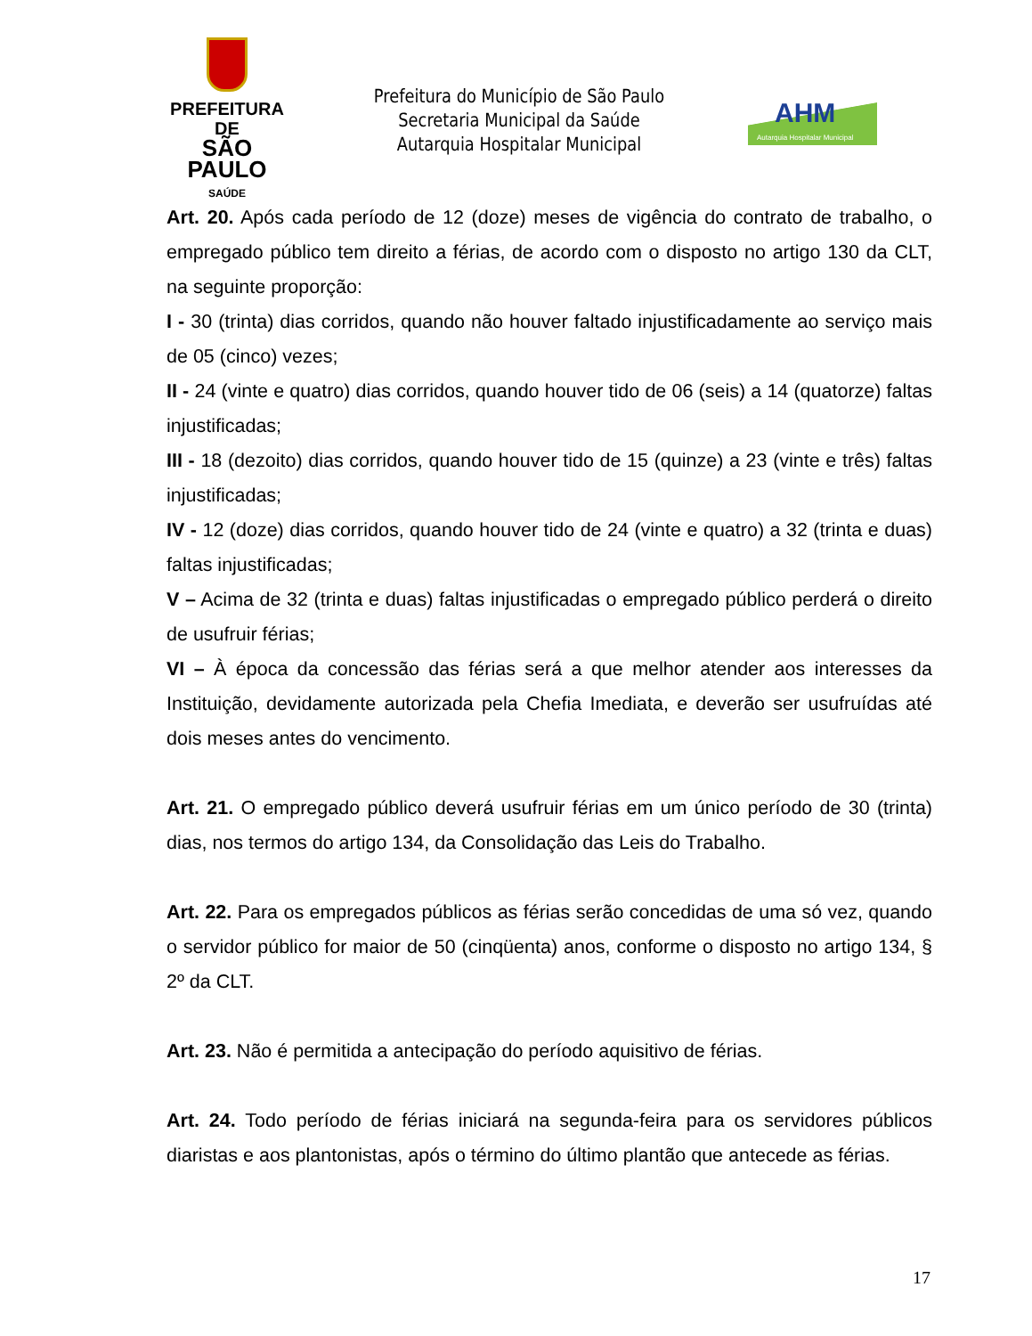PREFEITURA DE
SÃO PAULO
SAÚDE
Prefeitura do Município de São Paulo
Secretaria Municipal da Saúde
Autarquia Hospitalar Municipal
AHM
Autarquia Hospitalar Municipal
Art. 20. Após cada período de 12 (doze) meses de vigência do contrato de trabalho, o empregado público tem direito a férias, de acordo com o disposto no artigo 130 da CLT, na seguinte proporção:
I - 30 (trinta) dias corridos, quando não houver faltado injustificadamente ao serviço mais de 05 (cinco) vezes;
II - 24 (vinte e quatro) dias corridos, quando houver tido de 06 (seis) a 14 (quatorze) faltas injustificadas;
III - 18 (dezoito) dias corridos, quando houver tido de 15 (quinze) a 23 (vinte e três) faltas injustificadas;
IV - 12 (doze) dias corridos, quando houver tido de 24 (vinte e quatro) a 32 (trinta e duas) faltas injustificadas;
V – Acima de 32 (trinta e duas) faltas injustificadas o empregado público perderá o direito de usufruir férias;
VI – À época da concessão das férias será a que melhor atender aos interesses da Instituição, devidamente autorizada pela Chefia Imediata, e deverão ser usufruídas até dois meses antes do vencimento.
Art. 21. O empregado público deverá usufruir férias em um único período de 30 (trinta) dias, nos termos do artigo 134, da Consolidação das Leis do Trabalho.
Art. 22. Para os empregados públicos as férias serão concedidas de uma só vez, quando o servidor público for maior de 50 (cinqüenta) anos, conforme o disposto no artigo 134, § 2º da CLT.
Art. 23. Não é permitida a antecipação do período aquisitivo de férias.
Art. 24. Todo período de férias iniciará na segunda-feira para os servidores públicos diaristas e aos plantonistas, após o término do último plantão que antecede as férias.
17